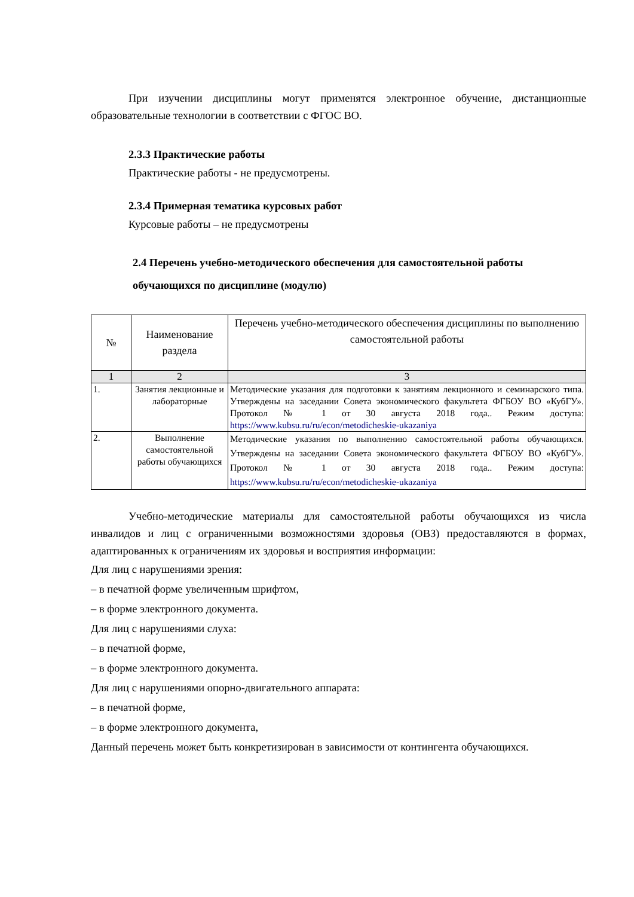При изучении дисциплины могут применятся электронное обучение, дистанционные образовательные технологии в соответствии с ФГОС ВО.
2.3.3 Практические работы
Практические работы - не предусмотрены.
2.3.4 Примерная тематика курсовых работ
Курсовые работы – не предусмотрены
2.4 Перечень учебно-методического обеспечения для самостоятельной работы обучающихся по дисциплине (модулю)
| № | Наименование раздела | Перечень учебно-методического обеспечения дисциплины по выполнению самостоятельной работы |
| --- | --- | --- |
| 1 | 2 | 3 |
| 1. | Занятия лекционные и лабораторные | Методические указания для подготовки к занятиям лекционного и семинарского типа. Утверждены на заседании Совета экономического факультета ФГБОУ ВО «КубГУ». Протокол № 1 от 30 августа 2018 года.. Режим доступа: https://www.kubsu.ru/ru/econ/metodicheskie-ukazaniya |
| 2. | Выполнение самостоятельной работы обучающихся | Методические указания по выполнению самостоятельной работы обучающихся. Утверждены на заседании Совета экономического факультета ФГБОУ ВО «КубГУ». Протокол № 1 от 30 августа 2018 года.. Режим доступа: https://www.kubsu.ru/ru/econ/metodicheskie-ukazaniya |
Учебно-методические материалы для самостоятельной работы обучающихся из числа инвалидов и лиц с ограниченными возможностями здоровья (ОВЗ) предоставляются в формах, адаптированных к ограничениям их здоровья и восприятия информации:
Для лиц с нарушениями зрения:
– в печатной форме увеличенным шрифтом,
– в форме электронного документа.
Для лиц с нарушениями слуха:
– в печатной форме,
– в форме электронного документа.
Для лиц с нарушениями опорно-двигательного аппарата:
– в печатной форме,
– в форме электронного документа,
Данный перечень может быть конкретизирован в зависимости от контингента обучающихся.